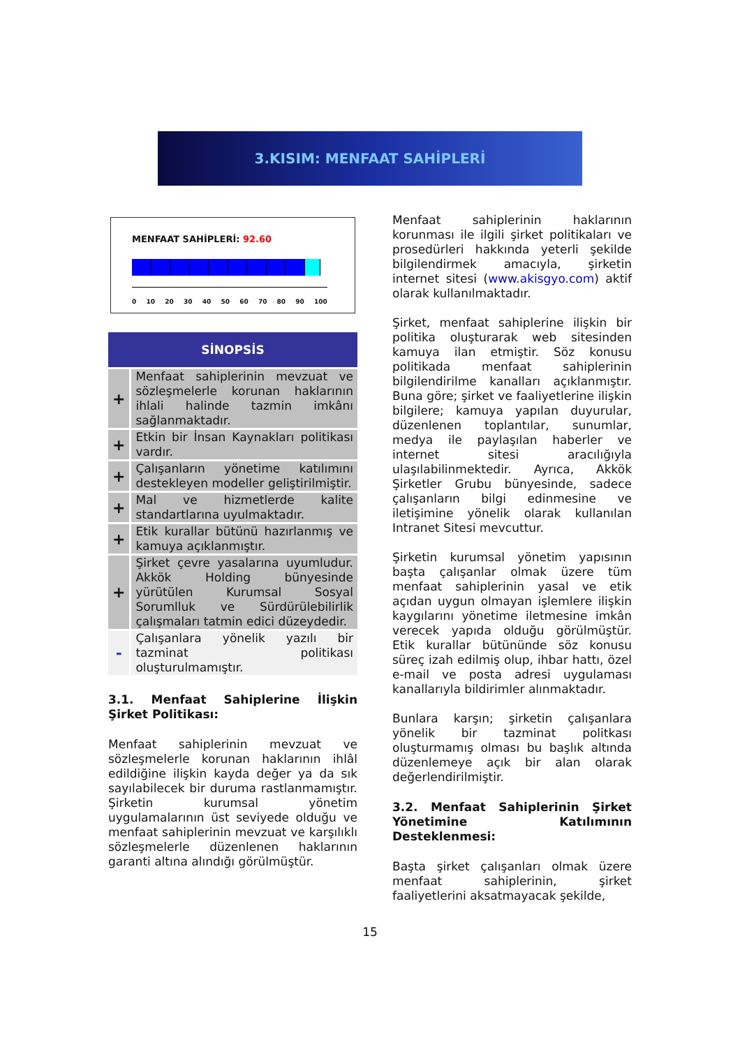3.KISIM: MENFAAT SAHİPLERİ
MENFAAT SAHİPLERİ: 92.60
0 10 20 30 40 50 60 70 80 90 100
| SİNOPSİS | |
| --- | --- |
| + | Menfaat sahiplerinin mevzuat ve sözleşmelerle korunan haklarının ihlali halinde tazmin imkânı sağlanmaktadır. |
| + | Etkin bir İnsan Kaynakları politikası vardır. |
| + | Çalışanların yönetime katılımını destekleyen modeller geliştirilmiştir. |
| + | Mal ve hizmetlerde kalite standartlarına uyulmaktadır. |
| + | Etik kurallar bütünü hazırlanmış ve kamuya açıklanmıştır. |
| + | Şirket çevre yasalarına uyumludur. Akkök Holding bünyesinde yürütülen Kurumsal Sosyal Sorumlluk ve Sürdürülebilirlik çalışmaları tatmin edici düzeydedir. |
| - | Çalışanlara yönelik yazılı bir tazminat politikası oluşturulmamıştır. |
3.1. Menfaat Sahiplerine İlişkin Şirket Politikası:
Menfaat sahiplerinin mevzuat ve sözleşmelerle korunan haklarının ihlâl edildiğine ilişkin kayda değer ya da sık sayılabilecek bir duruma rastlanmamıştır. Şirketin kurumsal yönetim uygulamalarının üst seviyede olduğu ve menfaat sahiplerinin mevzuat ve karşılıklı sözleşmelerle düzenlenen haklarının garanti altına alındığı görülmüştür.
Menfaat sahiplerinin haklarının korunması ile ilgili şirket politikaları ve prosedürleri hakkında yeterli şekilde bilgilendirmek amacıyla, şirketin internet sitesi (www.akisgyo.com) aktif olarak kullanılmaktadır.
Şirket, menfaat sahiplerine ilişkin bir politika oluşturarak web sitesinden kamuya ilan etmiştir. Söz konusu politikada menfaat sahiplerinin bilgilendirilme kanalları açıklanmıştır. Buna göre; şirket ve faaliyetlerine ilişkin bilgilere; kamuya yapılan duyurular, düzenlenen toplantılar, sunumlar, medya ile paylaşılan haberler ve internet sitesi aracılığıyla ulaşılabilinmektedir. Ayrıca, Akkök Şirketler Grubu bünyesinde, sadece çalışanların bilgi edinmesine ve iletişimine yönelik olarak kullanılan Intranet Sitesi mevcuttur.
Şirketin kurumsal yönetim yapısının başta çalışanlar olmak üzere tüm menfaat sahiplerinin yasal ve etik açıdan uygun olmayan işlemlere ilişkin kaygılarını yönetime iletmesine imkân verecek yapıda olduğu görülmüştür. Etik kurallar bütününde söz konusu süreç izah edilmiş olup, ihbar hattı, özel e-mail ve posta adresi uygulaması kanallarıyla bildirimler alınmaktadır.
Bunlara karşın; şirketin çalışanlara yönelik bir tazminat politkası oluşturmamış olması bu başlık altında düzenlemeye açık bir alan olarak değerlendirilmiştir.
3.2. Menfaat Sahiplerinin Şirket Yönetimine Katılımının Desteklenmesi:
Başta şirket çalışanları olmak üzere menfaat sahiplerinin, şirket faaliyetlerini aksatmayacak şekilde,
15